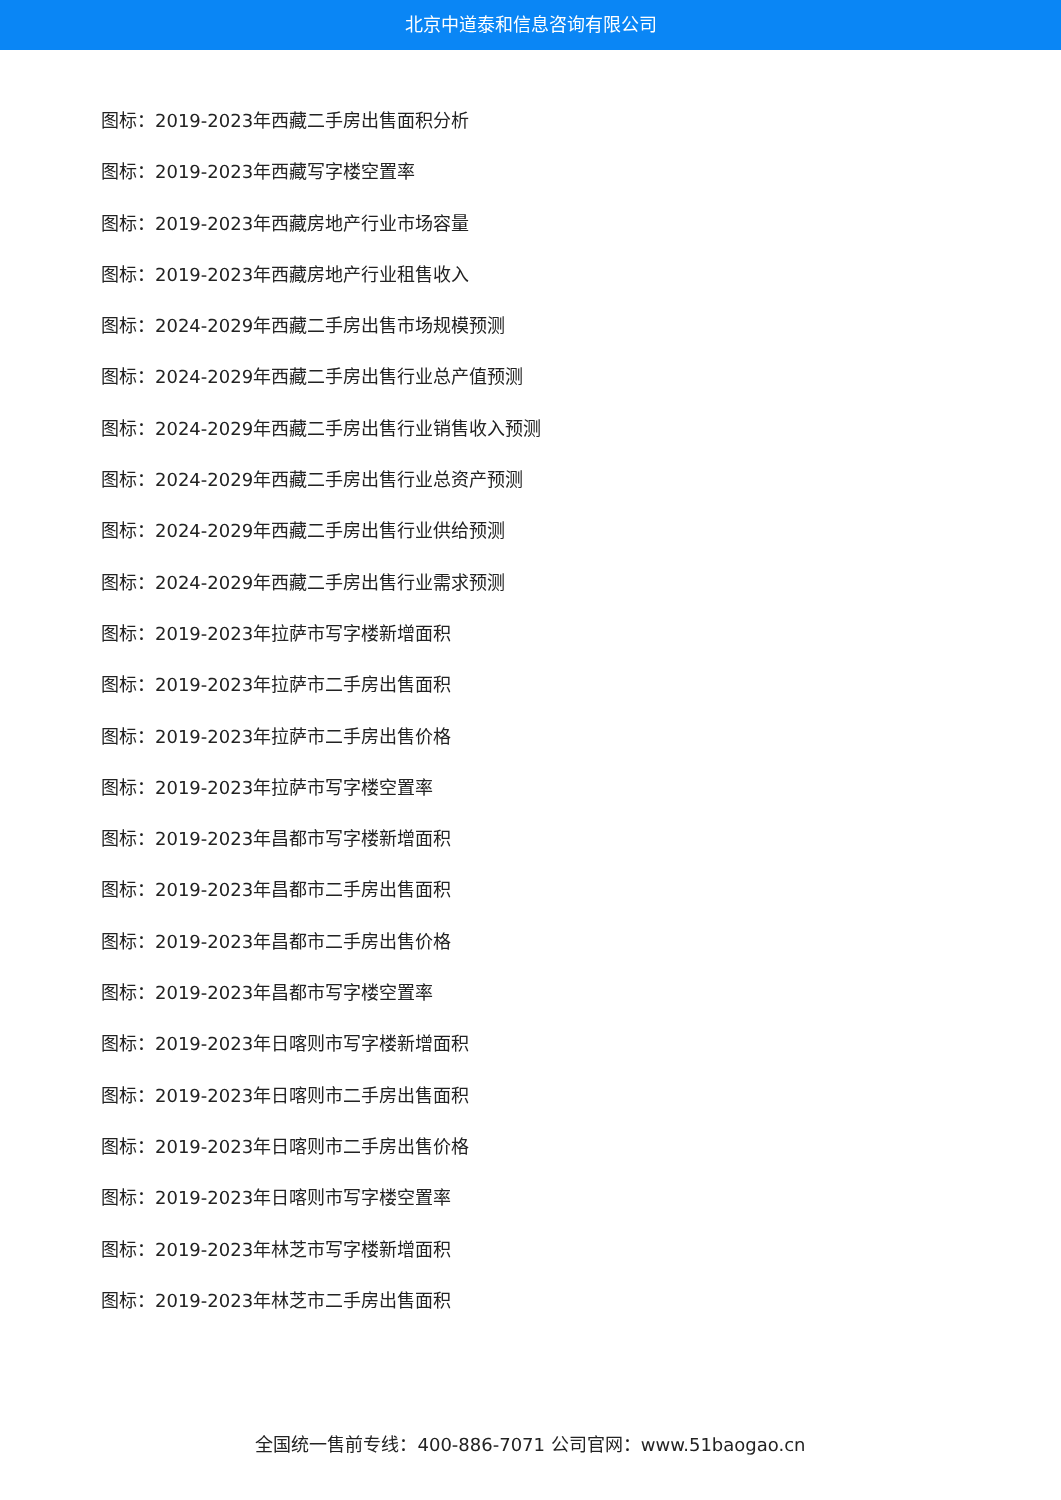北京中道泰和信息咨询有限公司
图标：2019-2023年西藏二手房出售面积分析
图标：2019-2023年西藏写字楼空置率
图标：2019-2023年西藏房地产行业市场容量
图标：2019-2023年西藏房地产行业租售收入
图标：2024-2029年西藏二手房出售市场规模预测
图标：2024-2029年西藏二手房出售行业总产值预测
图标：2024-2029年西藏二手房出售行业销售收入预测
图标：2024-2029年西藏二手房出售行业总资产预测
图标：2024-2029年西藏二手房出售行业供给预测
图标：2024-2029年西藏二手房出售行业需求预测
图标：2019-2023年拉萨市写字楼新增面积
图标：2019-2023年拉萨市二手房出售面积
图标：2019-2023年拉萨市二手房出售价格
图标：2019-2023年拉萨市写字楼空置率
图标：2019-2023年昌都市写字楼新增面积
图标：2019-2023年昌都市二手房出售面积
图标：2019-2023年昌都市二手房出售价格
图标：2019-2023年昌都市写字楼空置率
图标：2019-2023年日喀则市写字楼新增面积
图标：2019-2023年日喀则市二手房出售面积
图标：2019-2023年日喀则市二手房出售价格
图标：2019-2023年日喀则市写字楼空置率
图标：2019-2023年林芝市写字楼新增面积
图标：2019-2023年林芝市二手房出售面积
全国统一售前专线：400-886-7071 公司官网：www.51baogao.cn